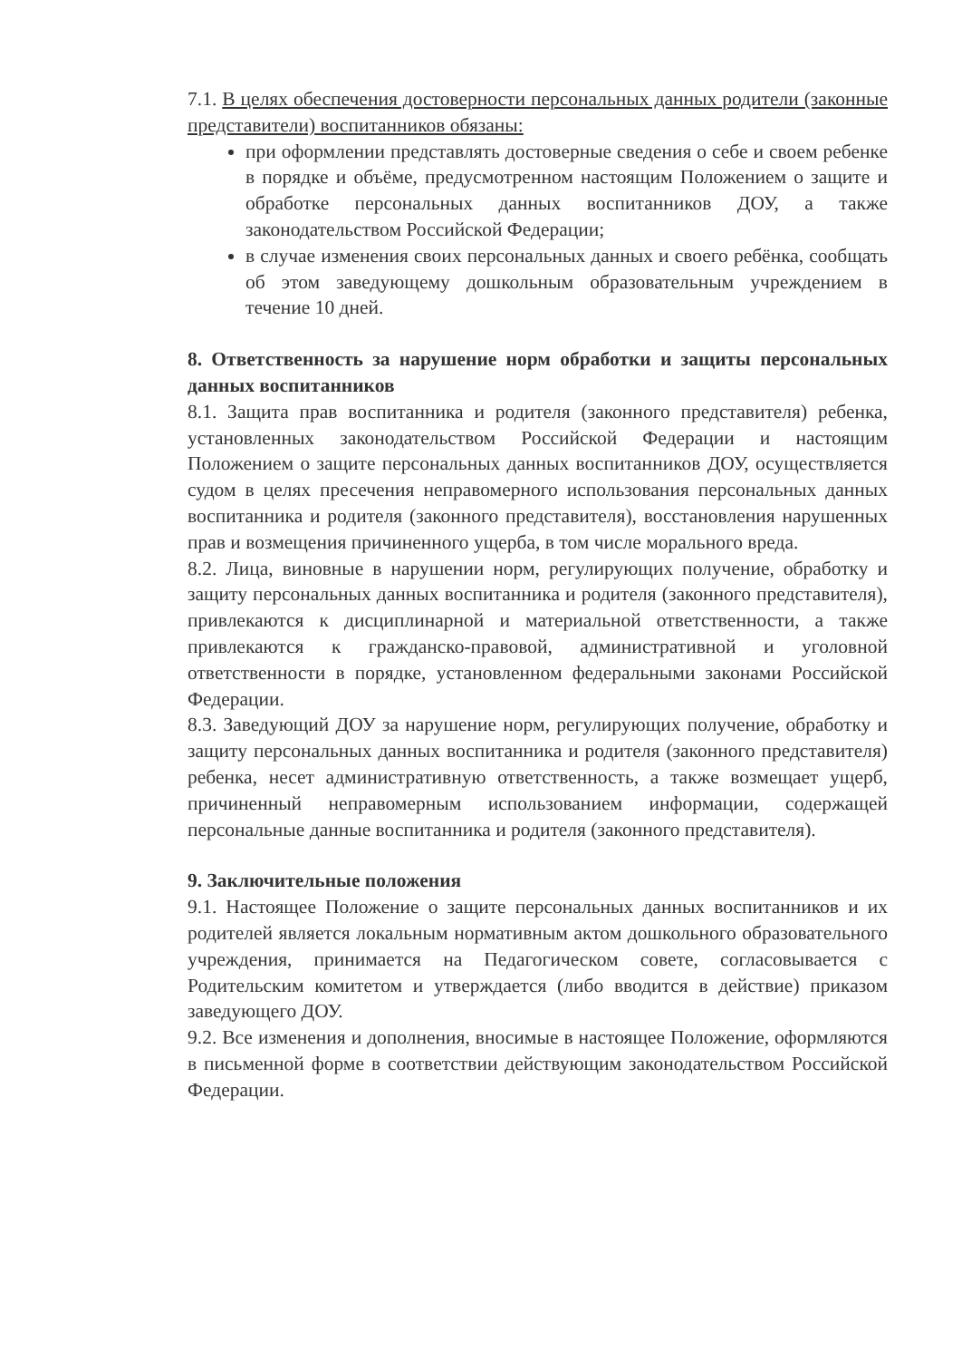7.1. В целях обеспечения достоверности персональных данных родители (законные представители) воспитанников обязаны:
при оформлении представлять достоверные сведения о себе и своем ребенке в порядке и объёме, предусмотренном настоящим Положением о защите и обработке персональных данных воспитанников ДОУ, а также законодательством Российской Федерации;
в случае изменения своих персональных данных и своего ребёнка, сообщать об этом заведующему дошкольным образовательным учреждением в течение 10 дней.
8. Ответственность за нарушение норм обработки и защиты персональных данных воспитанников
8.1. Защита прав воспитанника и родителя (законного представителя) ребенка, установленных законодательством Российской Федерации и настоящим Положением о защите персональных данных воспитанников ДОУ, осуществляется судом в целях пресечения неправомерного использования персональных данных воспитанника и родителя (законного представителя), восстановления нарушенных прав и возмещения причиненного ущерба, в том числе морального вреда.
8.2. Лица, виновные в нарушении норм, регулирующих получение, обработку и защиту персональных данных воспитанника и родителя (законного представителя), привлекаются к дисциплинарной и материальной ответственности, а также привлекаются к гражданско-правовой, административной и уголовной ответственности в порядке, установленном федеральными законами Российской Федерации.
8.3. Заведующий ДОУ за нарушение норм, регулирующих получение, обработку и защиту персональных данных воспитанника и родителя (законного представителя) ребенка, несет административную ответственность, а также возмещает ущерб, причиненный неправомерным использованием информации, содержащей персональные данные воспитанника и родителя (законного представителя).
9. Заключительные положения
9.1. Настоящее Положение о защите персональных данных воспитанников и их родителей является локальным нормативным актом дошкольного образовательного учреждения, принимается на Педагогическом совете, согласовывается с Родительским комитетом и утверждается (либо вводится в действие) приказом заведующего ДОУ.
9.2. Все изменения и дополнения, вносимые в настоящее Положение, оформляются в письменной форме в соответствии действующим законодательством Российской Федерации.